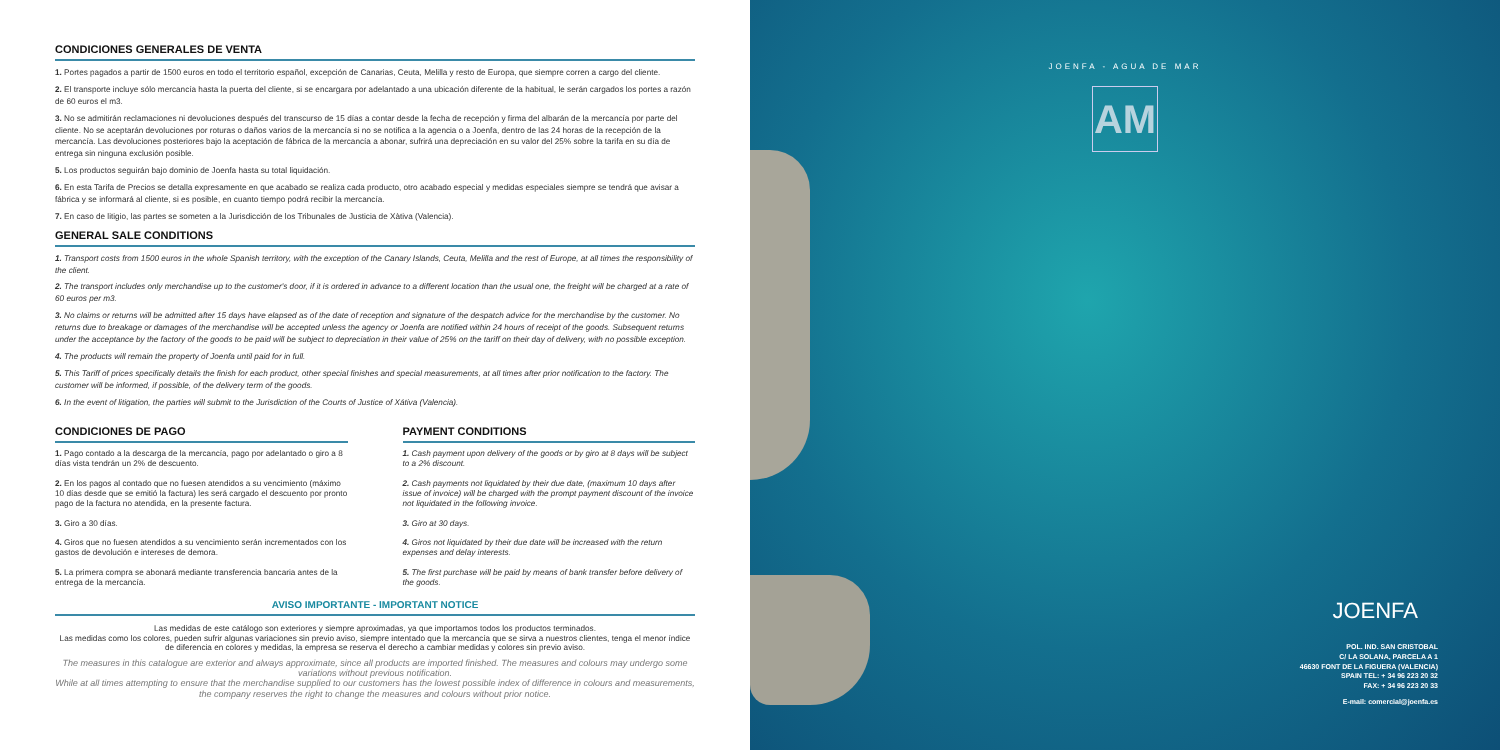CONDICIONES GENERALES DE VENTA
1. Portes pagados a partir de 1500 euros en todo el territorio español, excepción de Canarias, Ceuta, Melilla y resto de Europa, que siempre corren a cargo del cliente.
2. El transporte incluye sólo mercancía hasta la puerta del cliente, si se encargara por adelantado a una ubicación diferente de la habitual, le serán cargados los portes a razón de 60 euros el m3.
3. No se admitirán reclamaciones ni devoluciones después del transcurso de 15 días a contar desde la fecha de recepción y firma del albarán de la mercancía por parte del cliente. No se aceptarán devoluciones por roturas o daños varios de la mercancía si no se notifica a la agencia o a Joenfa, dentro de las 24 horas de la recepción de la mercancía. Las devoluciones posteriores bajo la aceptación de fábrica de la mercancía a abonar, sufrirá una depreciación en su valor del 25% sobre la tarifa en su día de entrega sin ninguna exclusión posible.
5. Los productos seguirán bajo dominio de Joenfa hasta su total liquidación.
6. En esta Tarifa de Precios se detalla expresamente en que acabado se realiza cada producto, otro acabado especial y medidas especiales siempre se tendrá que avisar a fábrica y se informará al cliente, si es posible, en cuanto tiempo podrá recibir la mercancía.
7. En caso de litigio, las partes se someten a la Jurisdicción de los Tribunales de Justicia de Xàtiva (Valencia).
GENERAL SALE CONDITIONS
1. Transport costs from 1500 euros in the whole Spanish territory, with the exception of the Canary Islands, Ceuta, Melilla and the rest of Europe, at all times the responsibility of the client.
2. The transport includes only merchandise up to the customer's door, if it is ordered in advance to a different location than the usual one, the freight will be charged at a rate of 60 euros per m3.
3. No claims or returns will be admitted after 15 days have elapsed as of the date of reception and signature of the despatch advice for the merchandise by the customer. No returns due to breakage or damages of the merchandise will be accepted unless the agency or Joenfa are notified within 24 hours of receipt of the goods. Subsequent returns under the acceptance by the factory of the goods to be paid will be subject to depreciation in their value of 25% on the tariff on their day of delivery, with no possible exception.
4. The products will remain the property of Joenfa until paid for in full.
5. This Tariff of prices specifically details the finish for each product, other special finishes and special measurements, at all times after prior notification to the factory. The customer will be informed, if possible, of the delivery term of the goods.
6. In the event of litigation, the parties will submit to the Jurisdiction of the Courts of Justice of Xátiva (Valencia).
CONDICIONES DE PAGO
1. Pago contado a la descarga de la mercancía, pago por adelantado o giro a 8 días vista tendrán un 2% de descuento.
2. En los pagos al contado que no fuesen atendidos a su vencimiento (máximo 10 días desde que se emitió la factura) les será cargado el descuento por pronto pago de la factura no atendida, en la presente factura.
3. Giro a 30 días.
4. Giros que no fuesen atendidos a su vencimiento serán incrementados con los gastos de devolución e intereses de demora.
5. La primera compra se abonará mediante transferencia bancaria antes de la entrega de la mercancía.
PAYMENT CONDITIONS
1. Cash payment upon delivery of the goods or by giro at 8 days will be subject to a 2% discount.
2. Cash payments not liquidated by their due date, (maximum 10 days after issue of invoice) will be charged with the prompt payment discount of the invoice not liquidated in the following invoice.
3. Giro at 30 days.
4. Giros not liquidated by their due date will be increased with the return expenses and delay interests.
5. The first purchase will be paid by means of bank transfer before delivery of the goods.
AVISO IMPORTANTE - IMPORTANT NOTICE
Las medidas de este catálogo son exteriores y siempre aproximadas, ya que importamos todos los productos terminados.
Las medidas como los colores, pueden sufrir algunas variaciones sin previo aviso, siempre intentado que la mercancía que se sirva a nuestros clientes, tenga el menor índice de diferencia en colores y medidas, la empresa se reserva el derecho a cambiar medidas y colores sin previo aviso.
The measures in this catalogue are exterior and always approximate, since all products are imported finished. The measures and colours may undergo some variations without previous notification.
While at all times attempting to ensure that the merchandise supplied to our customers has the lowest possible index of difference in colours and measurements, the company reserves the right to change the measures and colours without prior notice.
JOENFA - AGUA DE MAR
AM
JOENFA
POL. IND. SAN CRISTOBAL
C/ LA SOLANA, PARCELA A 1
46630 FONT DE LA FIGUERA (VALENCIA)
SPAIN TEL: + 34 96 223 20 32
FAX: + 34 96 223 20 33
E-mail: comercial@joenfa.es